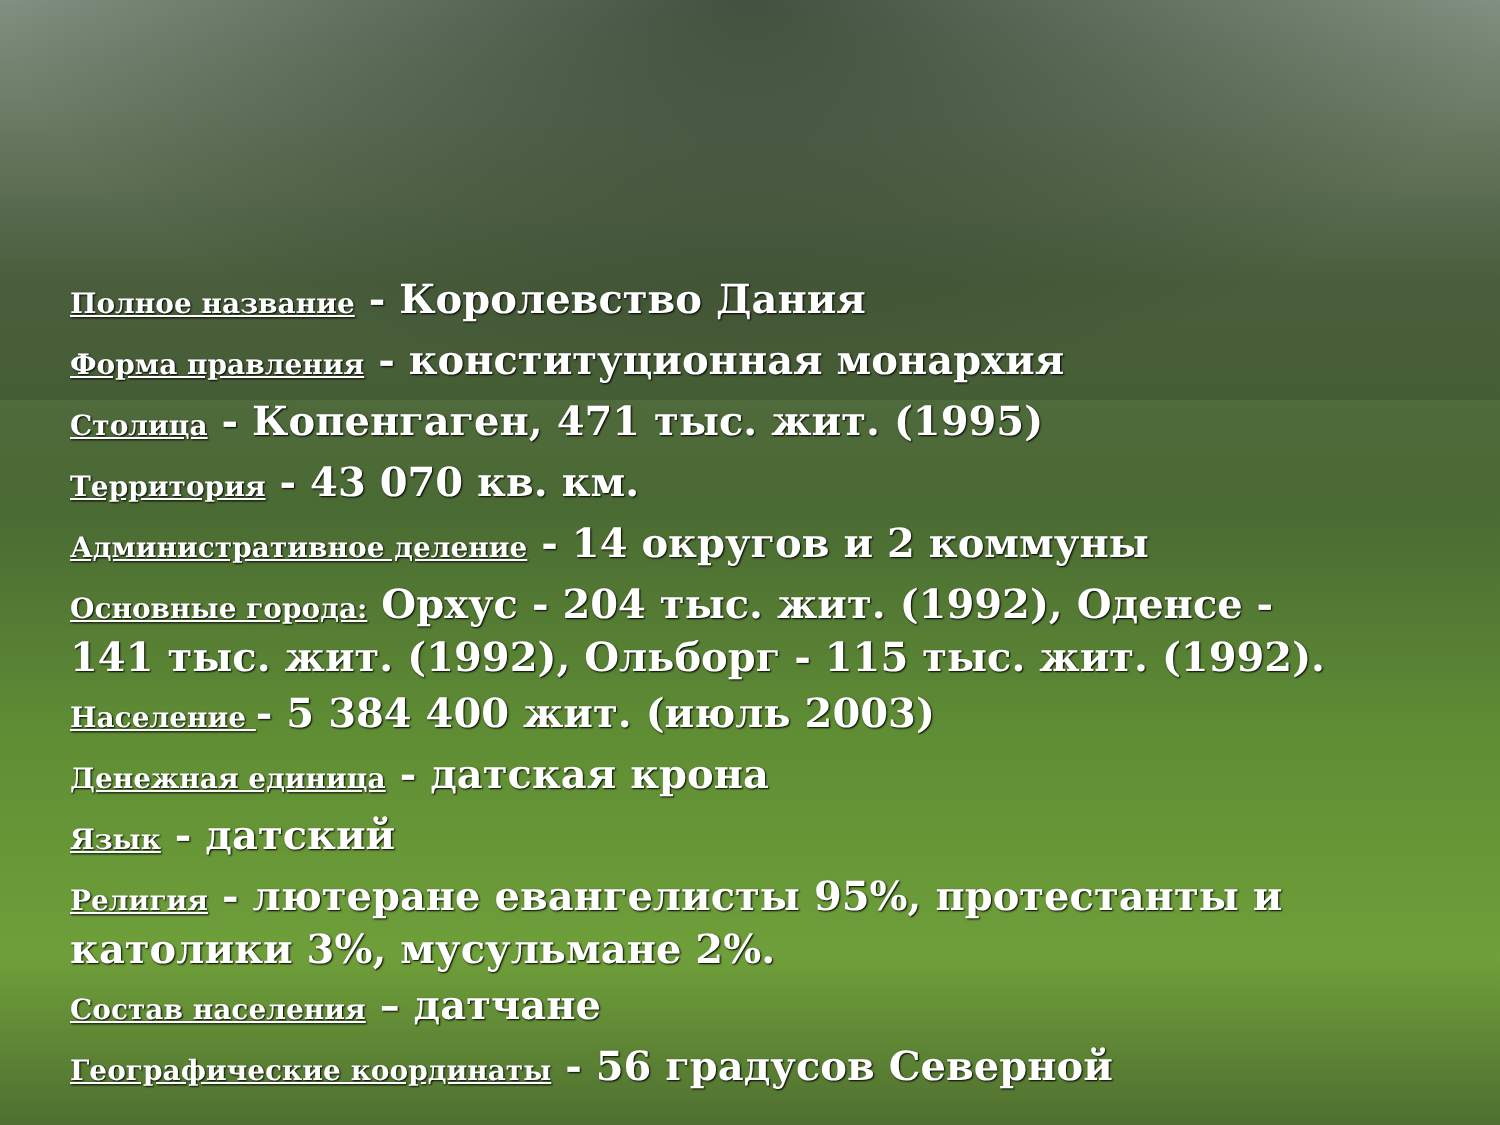Полное название - Королевство Дания
Форма правления - конституционная монархия
Столица - Копенгаген, 471 тыс. жит. (1995)
Территория - 43 070 кв. км.
Административное деление - 14 округов и 2 коммуны
Основные города: Орхус - 204 тыс. жит. (1992), Оденсе - 141 тыс. жит. (1992), Ольборг - 115 тыс. жит. (1992).
Население - 5 384 400 жит. (июль 2003)
Денежная единица - датская крона
Язык - датский
Религия - лютеране евангелисты 95%, протестанты и католики 3%, мусульмане 2%.
Состав населения – датчане
Географические координаты - 56 градусов Северной